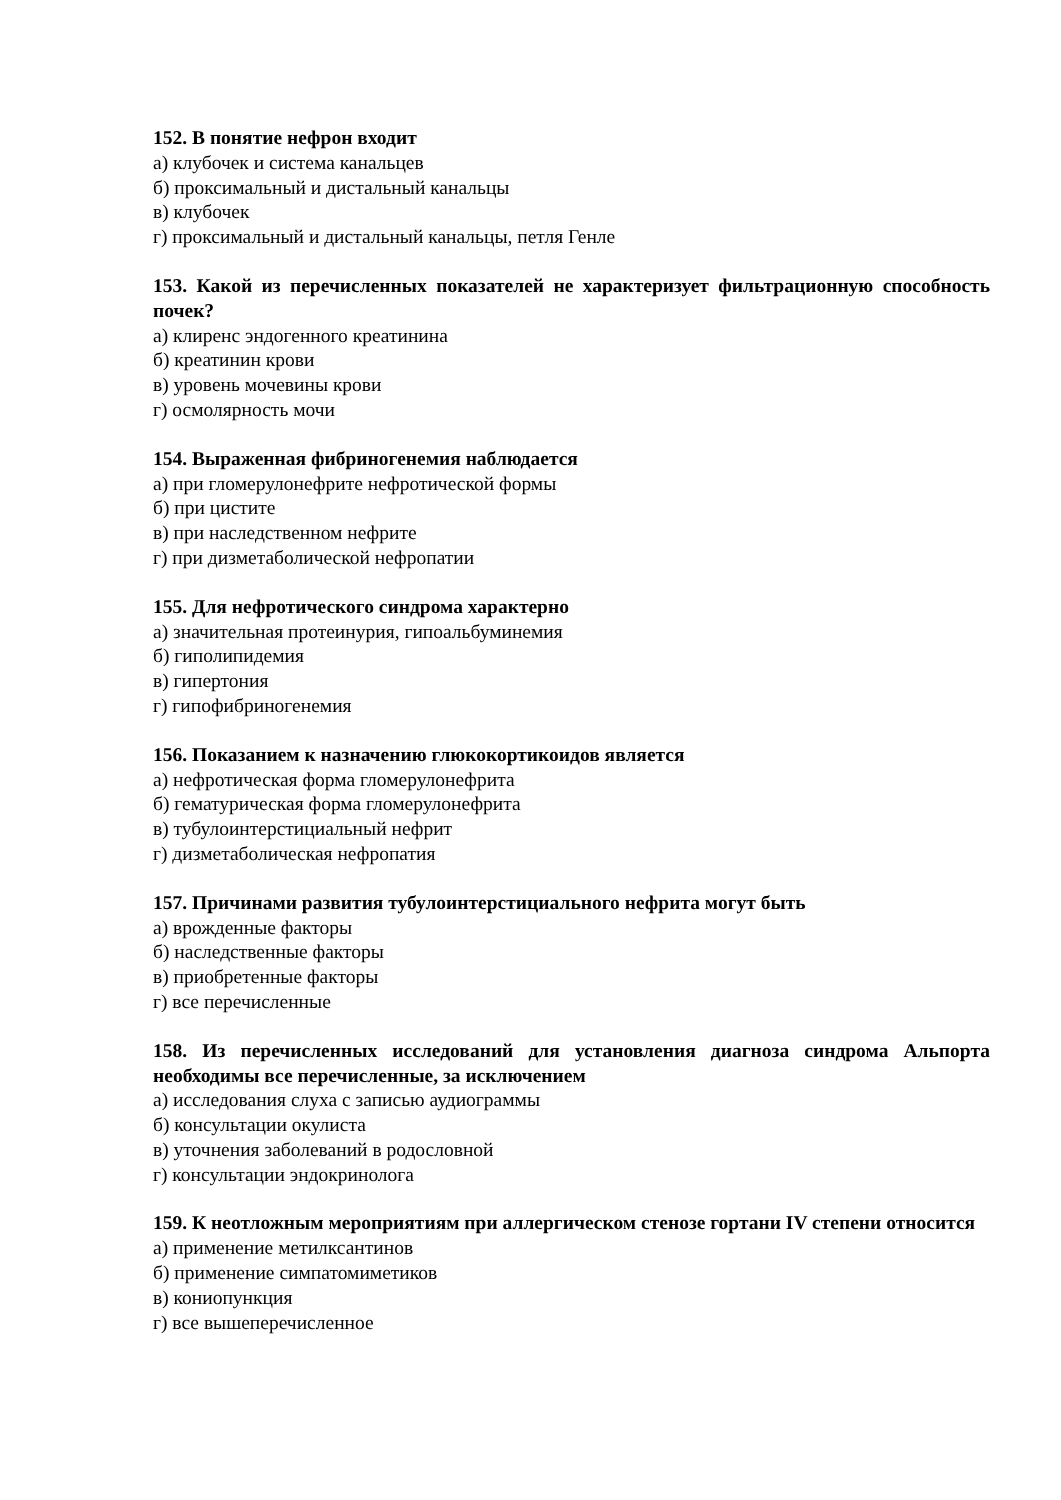152. В понятие нефрон входит
а) клубочек и система канальцев
б) проксимальный и дистальный канальцы
в) клубочек
г) проксимальный и дистальный канальцы, петля Генле
153. Какой из перечисленных показателей не характеризует фильтрационную способность почек?
а) клиренс эндогенного креатинина
б) креатинин крови
в) уровень мочевины крови
г) осмолярность мочи
154. Выраженная фибриногенемия наблюдается
а) при гломерулонефрите нефротической формы
б) при цистите
в) при наследственном нефрите
г) при дизметаболической нефропатии
155. Для нефротического синдрома характерно
а) значительная протеинурия, гипоальбуминемия
б) гиполипидемия
в) гипертония
г) гипофибриногенемия
156. Показанием к назначению глюкокортикоидов является
а) нефротическая форма гломерулонефрита
б) гематурическая форма гломерулонефрита
в) тубулоинтерстициальный нефрит
г) дизметаболическая нефропатия
157. Причинами развития тубулоинтерстициального нефрита могут быть
а) врожденные факторы
б) наследственные факторы
в) приобретенные факторы
г) все перечисленные
158. Из перечисленных исследований для установления диагноза синдрома Альпорта необходимы все перечисленные, за исключением
а) исследования слуха с записью аудиограммы
б) консультации окулиста
в) уточнения заболеваний в родословной
г) консультации эндокринолога
159. К неотложным мероприятиям при аллергическом стенозе гортани IV степени относится
а) применение метилксантинов
б) применение симпатомиметиков
в) кониопункция
г) все вышеперечисленное